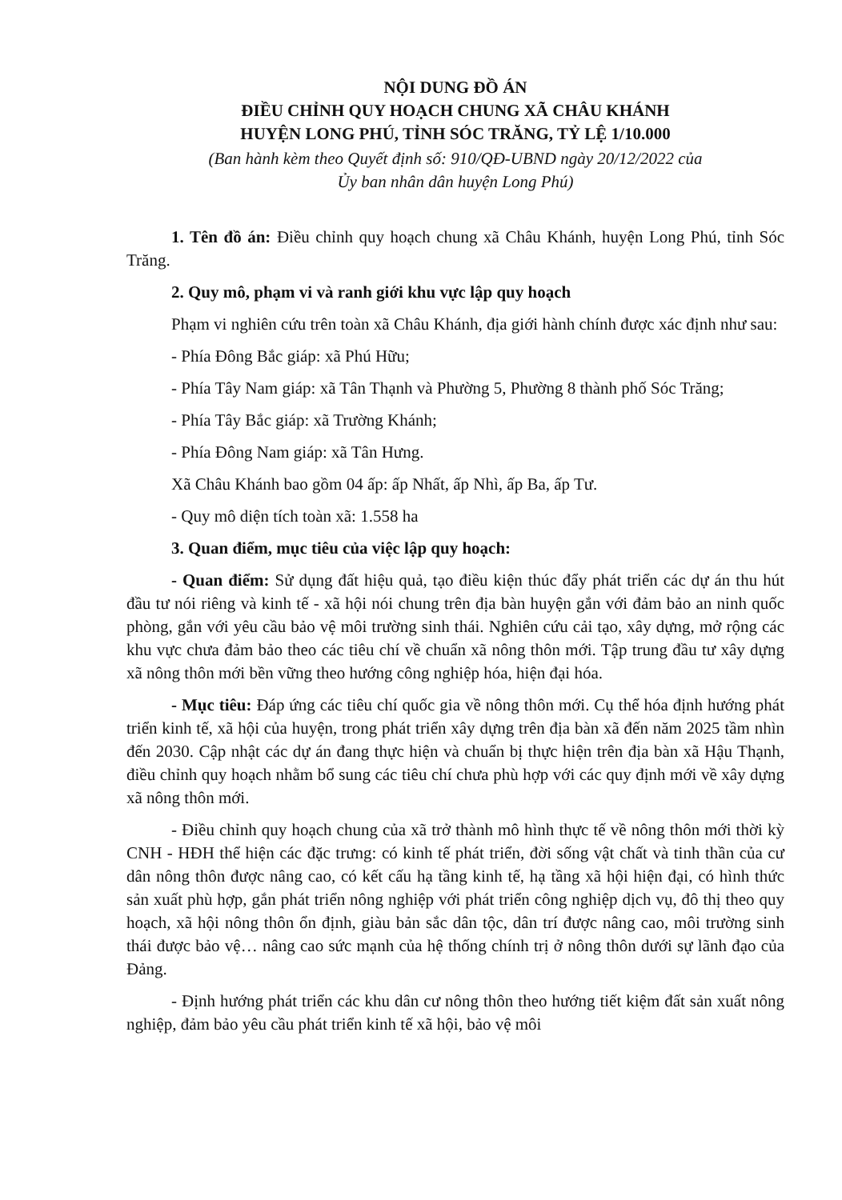NỘI DUNG ĐỒ ÁN
ĐIỀU CHỈNH QUY HOẠCH CHUNG XÃ CHÂU KHÁNH
HUYỆN LONG PHÚ, TỈNH SÓC TRĂNG, TỶ LỆ 1/10.000
(Ban hành kèm theo Quyết định số: 910/QĐ-UBND ngày 20/12/2022 của
Ủy ban nhân dân huyện Long Phú)
1. Tên đồ án: Điều chỉnh quy hoạch chung xã Châu Khánh, huyện Long Phú, tỉnh Sóc Trăng.
2. Quy mô, phạm vi và ranh giới khu vực lập quy hoạch
Phạm vi nghiên cứu trên toàn xã Châu Khánh, địa giới hành chính được xác định như sau:
- Phía Đông Bắc giáp: xã Phú Hữu;
- Phía Tây Nam giáp: xã Tân Thạnh và Phường 5, Phường 8 thành phố Sóc Trăng;
- Phía Tây Bắc giáp: xã Trường Khánh;
- Phía Đông Nam giáp: xã Tân Hưng.
Xã Châu Khánh bao gồm 04 ấp: ấp Nhất, ấp Nhì, ấp Ba, ấp Tư.
- Quy mô diện tích toàn xã: 1.558 ha
3. Quan điểm, mục tiêu của việc lập quy hoạch:
- Quan điểm: Sử dụng đất hiệu quả, tạo điều kiện thúc đẩy phát triển các dự án thu hút đầu tư nói riêng và kinh tế - xã hội nói chung trên địa bàn huyện gắn với đảm bảo an ninh quốc phòng, gắn với yêu cầu bảo vệ môi trường sinh thái. Nghiên cứu cải tạo, xây dựng, mở rộng các khu vực chưa đảm bảo theo các tiêu chí về chuẩn xã nông thôn mới. Tập trung đầu tư xây dựng xã nông thôn mới bền vững theo hướng công nghiệp hóa, hiện đại hóa.
- Mục tiêu: Đáp ứng các tiêu chí quốc gia về nông thôn mới. Cụ thể hóa định hướng phát triển kinh tế, xã hội của huyện, trong phát triển xây dựng trên địa bàn xã đến năm 2025 tầm nhìn đến 2030. Cập nhật các dự án đang thực hiện và chuẩn bị thực hiện trên địa bàn xã Hậu Thạnh, điều chỉnh quy hoạch nhằm bổ sung các tiêu chí chưa phù hợp với các quy định mới về xây dựng xã nông thôn mới.
- Điều chỉnh quy hoạch chung của xã trở thành mô hình thực tế về nông thôn mới thời kỳ CNH - HĐH thể hiện các đặc trưng: có kinh tế phát triển, đời sống vật chất và tinh thần của cư dân nông thôn được nâng cao, có kết cấu hạ tầng kinh tế, hạ tầng xã hội hiện đại, có hình thức sản xuất phù hợp, gắn phát triển nông nghiệp với phát triển công nghiệp dịch vụ, đô thị theo quy hoạch, xã hội nông thôn ổn định, giàu bản sắc dân tộc, dân trí được nâng cao, môi trường sinh thái được bảo vệ… nâng cao sức mạnh của hệ thống chính trị ở nông thôn dưới sự lãnh đạo của Đảng.
- Định hướng phát triển các khu dân cư nông thôn theo hướng tiết kiệm đất sản xuất nông nghiệp, đảm bảo yêu cầu phát triển kinh tế xã hội, bảo vệ môi